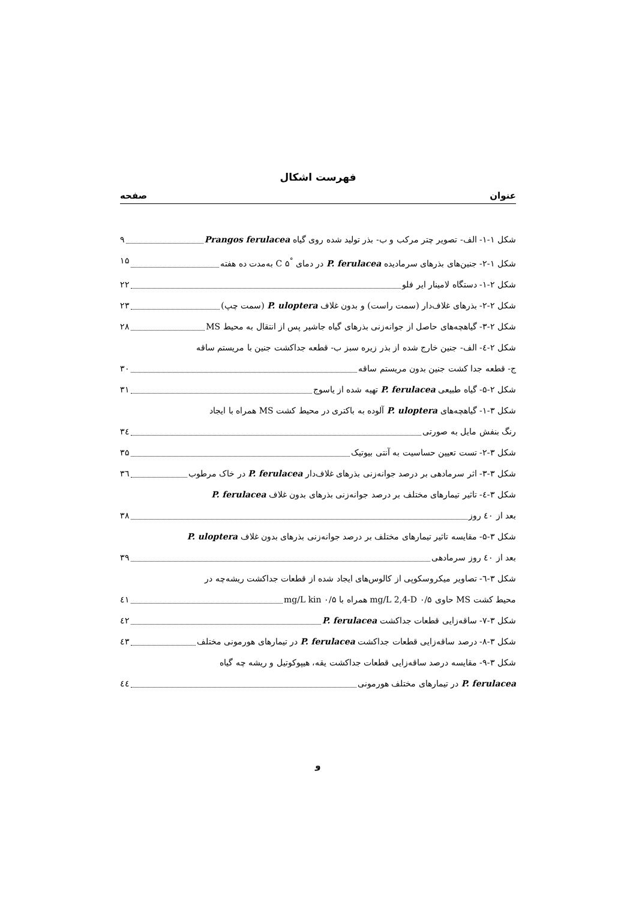فهرست اشکال
عنوان صفحه
شکل ۱-۱- الف- تصویر چتر مرکب و ب- بذر تولید شده روی گیاه Prangos ferulacea ۹
شکل ۱-۲- جنین‌های بذرهای سرمادیده P. ferulacea در دمای <sup>°</sup>C ۵ به‌مدت ده هفته ۱۵
شکل ۲-۱- دستگاه لامینار ایر فلو ۲۲
شکل ۲-۲- بذرهای غلاف‌دار (سمت راست) و بدون غلاف P. uloptera (سمت چپ) ۲۳
شکل ۲-۳- گیاهچه‌های حاصل از جوانه‌زنی بذرهای گیاه جاشیر پس از انتقال به محیط MS ۲۸
شکل ۲-٤- الف- جنین خارج شده از بذر زیره سبز ب- قطعه جداکشت جنین با مریستم ساقه
ج- قطعه جدا کشت جنین بدون مریستم ساقه ۳۰
شکل ۲-۵- گیاه طبیعی P. ferulacea تهیه شده از یاسوج ۳۱
شکل ۳-۱- گیاهچه‌های P. uloptera آلوده به باکتری در محیط کشت MS همراه با ایجاد
رنگ بنفش مایل به صورتی ۳٤
شکل ۳-۲- تست تعیین حساسیت به آنتی بیوتیک ۳۵
شکل ۳-۳- اثر سرمادهی بر درصد جوانه‌زنی بذرهای غلاف‌دار P. ferulacea در خاک مرطوب ۳٦
شکل ۳-٤- تاثیر تیمارهای مختلف بر درصد جوانه‌زنی بذرهای بدون غلاف P. ferulacea
بعد از ٤۰ روز ۳۸
شکل ۳-۵- مقایسه تاثیر تیمارهای مختلف بر درصد جوانه‌زنی بذرهای بدون غلاف P. uloptera
بعد از ٤۰ روز سرمادهی ۳۹
شکل ۳-٦- تصاویر میکروسکوپی از کالوس‌های ایجاد شده از قطعات جداکشت ریشه‌چه در
محیط کشت MS حاوی ۰/۵ mg/L 2,4-D همراه با ۰/۵ mg/L kin ٤۱
شکل ۳-۷- ساقه‌زایی قطعات جداکشت P. ferulacea ٤۲
شکل ۳-۸- درصد ساقه‌زایی قطعات جداکشت P. ferulacea در تیمارهای هورمونی مختلف ٤۳
شکل ۳-۹- مقایسه درصد ساقه‌زایی قطعات جداکشت یقه، هیپوکوتیل و ریشه چه گیاه
P. ferulacea در تیمارهای مختلف هورمونی ٤٤
و